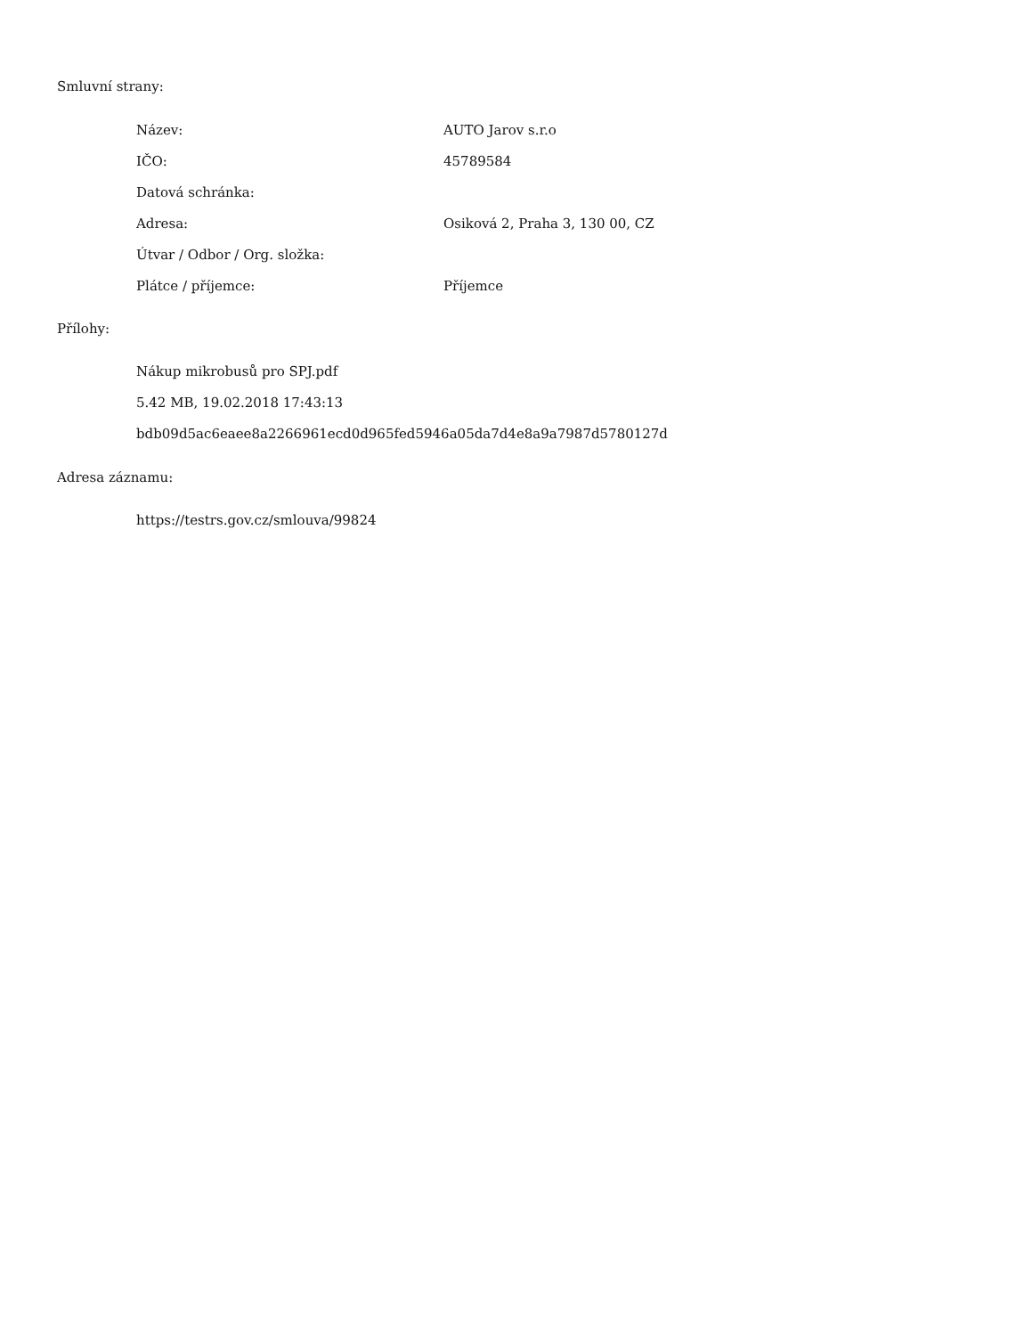Smluvní strany:
| Název: | AUTO Jarov s.r.o |
| IČO: | 45789584 |
| Datová schránka: | |
| Adresa: | Osiková 2, Praha 3, 130 00, CZ |
| Útvar / Odbor / Org. složka: | |
| Plátce / příjemce: | Příjemce |
Přílohy:
Nákup mikrobusů pro SPJ.pdf
5.42 MB, 19.02.2018 17:43:13
bdb09d5ac6eaee8a2266961ecd0d965fed5946a05da7d4e8a9a7987d5780127d
Adresa záznamu:
https://testrs.gov.cz/smlouva/99824